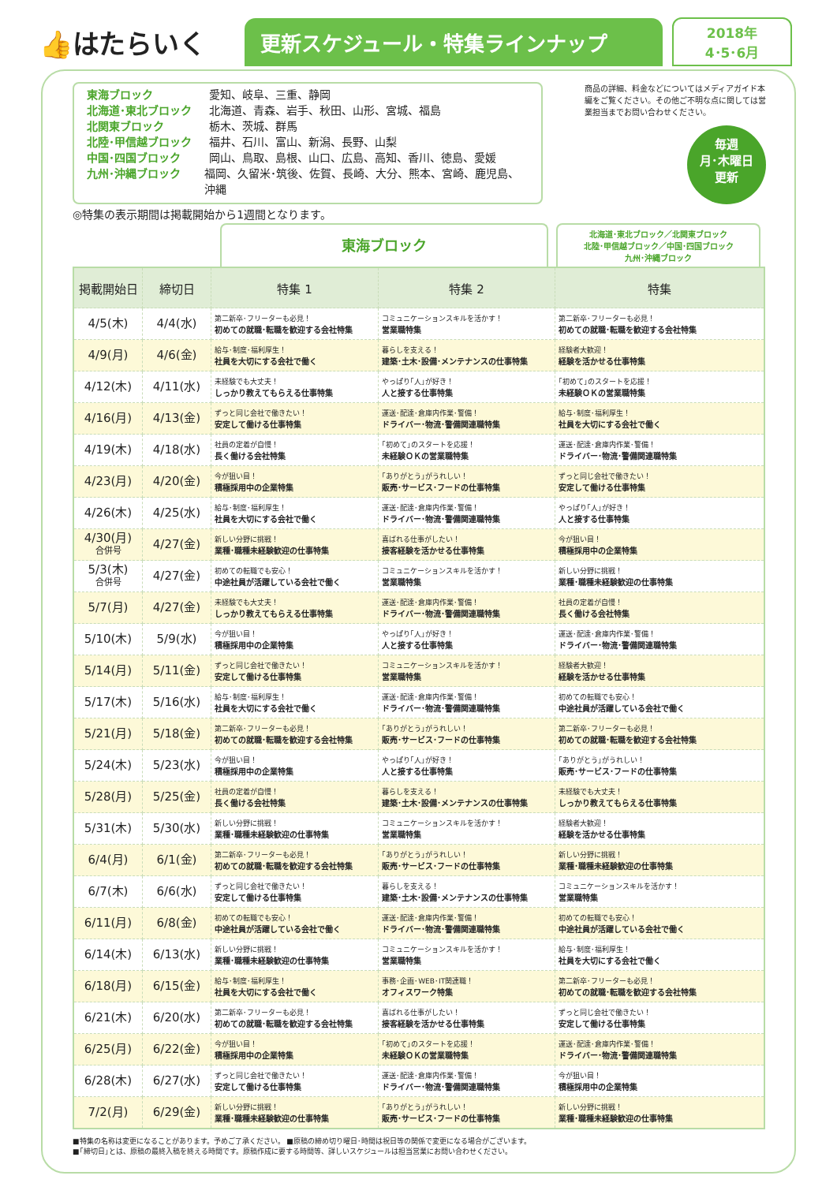👍はたらいく
更新スケジュール・特集ラインナップ
2018年
4･5･6月
東海ブロック 愛知、岐阜、三重、静岡
北海道･東北ブロック 北海道、青森、岩手、秋田、山形、宮城、福島
北関東ブロック 栃木、茨城、群馬
北陸･甲信越ブロック 福井、石川、富山、新潟、長野、山梨
中国･四国ブロック 岡山、鳥取、島根、山口、広島、高知、香川、徳島、愛媛
九州･沖縄ブロック 福岡、久留米･筑後、佐賀、長崎、大分、熊本、宮崎、鹿児島、沖縄
商品の詳細、料金などについてはメディアガイド本編をご覧ください。その他ご不明な点に関しては営業担当までお問い合わせください。
毎週
月･木曜日
更新
◎特集の表示期間は掲載開始から1週間となります。
東海ブロック
北海道･東北ブロック／北関東ブロック
北陸･甲信越ブロック／中国･四国ブロック
九州･沖縄ブロック
| 掲載開始日 | 締切日 | 特集 1 | 特集 2 | 特集 |
| --- | --- | --- | --- | --- |
| 4/5(木) | 4/4(水) | 第二新卒･フリーターも必見！ 初めての就職･転職を歓迎する会社特集 | コミュニケーションスキルを活かす！ 営業職特集 | 第二新卒･フリーターも必見！ 初めての就職･転職を歓迎する会社特集 |
| 4/9(月) | 4/6(金) | 給与･制度･福利厚生！ 社員を大切にする会社で働く | 暮らしを支える！ 建築･土木･設備･メンテナンスの仕事特集 | 経験者大歓迎！ 経験を活かせる仕事特集 |
| 4/12(木) | 4/11(水) | 未経験でも大丈夫！ しっかり教えてもらえる仕事特集 | やっぱり｢人｣が好き！ 人と接する仕事特集 | ｢初めて｣のスタートを応援！ 未経験ＯＫの営業職特集 |
| 4/16(月) | 4/13(金) | ずっと同じ会社で働きたい！ 安定して働ける仕事特集 | 運送･配達･倉庫内作業･警備！ ドライバー･物流･警備関連職特集 | 給与･制度･福利厚生！ 社員を大切にする会社で働く |
| 4/19(木) | 4/18(水) | 社員の定着が自慢！ 長く働ける会社特集 | ｢初めて｣のスタートを応援！ 未経験ＯＫの営業職特集 | 運送･配達･倉庫内作業･警備！ ドライバー･物流･警備関連職特集 |
| 4/23(月) | 4/20(金) | 今が狙い目！ 積極採用中の企業特集 | ｢ありがとう｣がうれしい！ 販売･サービス･フードの仕事特集 | ずっと同じ会社で働きたい！ 安定して働ける仕事特集 |
| 4/26(木) | 4/25(水) | 給与･制度･福利厚生！ 社員を大切にする会社で働く | 運送･配達･倉庫内作業･警備！ ドライバー･物流･警備関連職特集 | やっぱり｢人｣が好き！ 人と接する仕事特集 |
| 4/30(月) 合併号 | 4/27(金) | 新しい分野に挑戦！ 業種･職種未経験歓迎の仕事特集 | 喜ばれる仕事がしたい！ 接客経験を活かせる仕事特集 | 今が狙い目！ 積極採用中の企業特集 |
| 5/3(木) 合併号 | 4/27(金) | 初めての転職でも安心！ 中途社員が活躍している会社で働く | コミュニケーションスキルを活かす！ 営業職特集 | 新しい分野に挑戦！ 業種･職種未経験歓迎の仕事特集 |
| 5/7(月) | 4/27(金) | 未経験でも大丈夫！ しっかり教えてもらえる仕事特集 | 運送･配達･倉庫内作業･警備！ ドライバー･物流･警備関連職特集 | 社員の定着が自慢！ 長く働ける会社特集 |
| 5/10(木) | 5/9(水) | 今が狙い目！ 積極採用中の企業特集 | やっぱり｢人｣が好き！ 人と接する仕事特集 | 運送･配達･倉庫内作業･警備！ ドライバー･物流･警備関連職特集 |
| 5/14(月) | 5/11(金) | ずっと同じ会社で働きたい！ 安定して働ける仕事特集 | コミュニケーションスキルを活かす！ 営業職特集 | 経験者大歓迎！ 経験を活かせる仕事特集 |
| 5/17(木) | 5/16(水) | 給与･制度･福利厚生！ 社員を大切にする会社で働く | 運送･配達･倉庫内作業･警備！ ドライバー･物流･警備関連職特集 | 初めての転職でも安心！ 中途社員が活躍している会社で働く |
| 5/21(月) | 5/18(金) | 第二新卒･フリーターも必見！ 初めての就職･転職を歓迎する会社特集 | ｢ありがとう｣がうれしい！ 販売･サービス･フードの仕事特集 | 第二新卒･フリーターも必見！ 初めての就職･転職を歓迎する会社特集 |
| 5/24(木) | 5/23(水) | 今が狙い目！ 積極採用中の企業特集 | やっぱり｢人｣が好き！ 人と接する仕事特集 | ｢ありがとう｣がうれしい！ 販売･サービス･フードの仕事特集 |
| 5/28(月) | 5/25(金) | 社員の定着が自慢！ 長く働ける会社特集 | 暮らしを支える！ 建築･土木･設備･メンテナンスの仕事特集 | 未経験でも大丈夫！ しっかり教えてもらえる仕事特集 |
| 5/31(木) | 5/30(水) | 新しい分野に挑戦！ 業種･職種未経験歓迎の仕事特集 | コミュニケーションスキルを活かす！ 営業職特集 | 経験者大歓迎！ 経験を活かせる仕事特集 |
| 6/4(月) | 6/1(金) | 第二新卒･フリーターも必見！ 初めての就職･転職を歓迎する会社特集 | ｢ありがとう｣がうれしい！ 販売･サービス･フードの仕事特集 | 新しい分野に挑戦！ 業種･職種未経験歓迎の仕事特集 |
| 6/7(木) | 6/6(水) | ずっと同じ会社で働きたい！ 安定して働ける仕事特集 | 暮らしを支える！ 建築･土木･設備･メンテナンスの仕事特集 | コミュニケーションスキルを活かす！ 営業職特集 |
| 6/11(月) | 6/8(金) | 初めての転職でも安心！ 中途社員が活躍している会社で働く | 運送･配達･倉庫内作業･警備！ ドライバー･物流･警備関連職特集 | 初めての転職でも安心！ 中途社員が活躍している会社で働く |
| 6/14(木) | 6/13(水) | 新しい分野に挑戦！ 業種･職種未経験歓迎の仕事特集 | コミュニケーションスキルを活かす！ 営業職特集 | 給与･制度･福利厚生！ 社員を大切にする会社で働く |
| 6/18(月) | 6/15(金) | 給与･制度･福利厚生！ 社員を大切にする会社で働く | 事務･企画･WEB･IT関連職！ オフィスワーク特集 | 第二新卒･フリーターも必見！ 初めての就職･転職を歓迎する会社特集 |
| 6/21(木) | 6/20(水) | 第二新卒･フリーターも必見！ 初めての就職･転職を歓迎する会社特集 | 喜ばれる仕事がしたい！ 接客経験を活かせる仕事特集 | ずっと同じ会社で働きたい！ 安定して働ける仕事特集 |
| 6/25(月) | 6/22(金) | 今が狙い目！ 積極採用中の企業特集 | ｢初めて｣のスタートを応援！ 未経験ＯＫの営業職特集 | 運送･配達･倉庫内作業･警備！ ドライバー･物流･警備関連職特集 |
| 6/28(木) | 6/27(水) | ずっと同じ会社で働きたい！ 安定して働ける仕事特集 | 運送･配達･倉庫内作業･警備！ ドライバー･物流･警備関連職特集 | 今が狙い目！ 積極採用中の企業特集 |
| 7/2(月) | 6/29(金) | 新しい分野に挑戦！ 業種･職種未経験歓迎の仕事特集 | ｢ありがとう｣がうれしい！ 販売･サービス･フードの仕事特集 | 新しい分野に挑戦！ 業種･職種未経験歓迎の仕事特集 |
■特集の名称は変更になることがあります。予めご了承ください。 ■原稿の締め切り曜日･時間は祝日等の関係で変更になる場合がございます。
■｢締切日｣とは、原稿の最終入稿を終える時間です。原稿作成に要する時間等、詳しいスケジュールは担当営業にお問い合わせください。